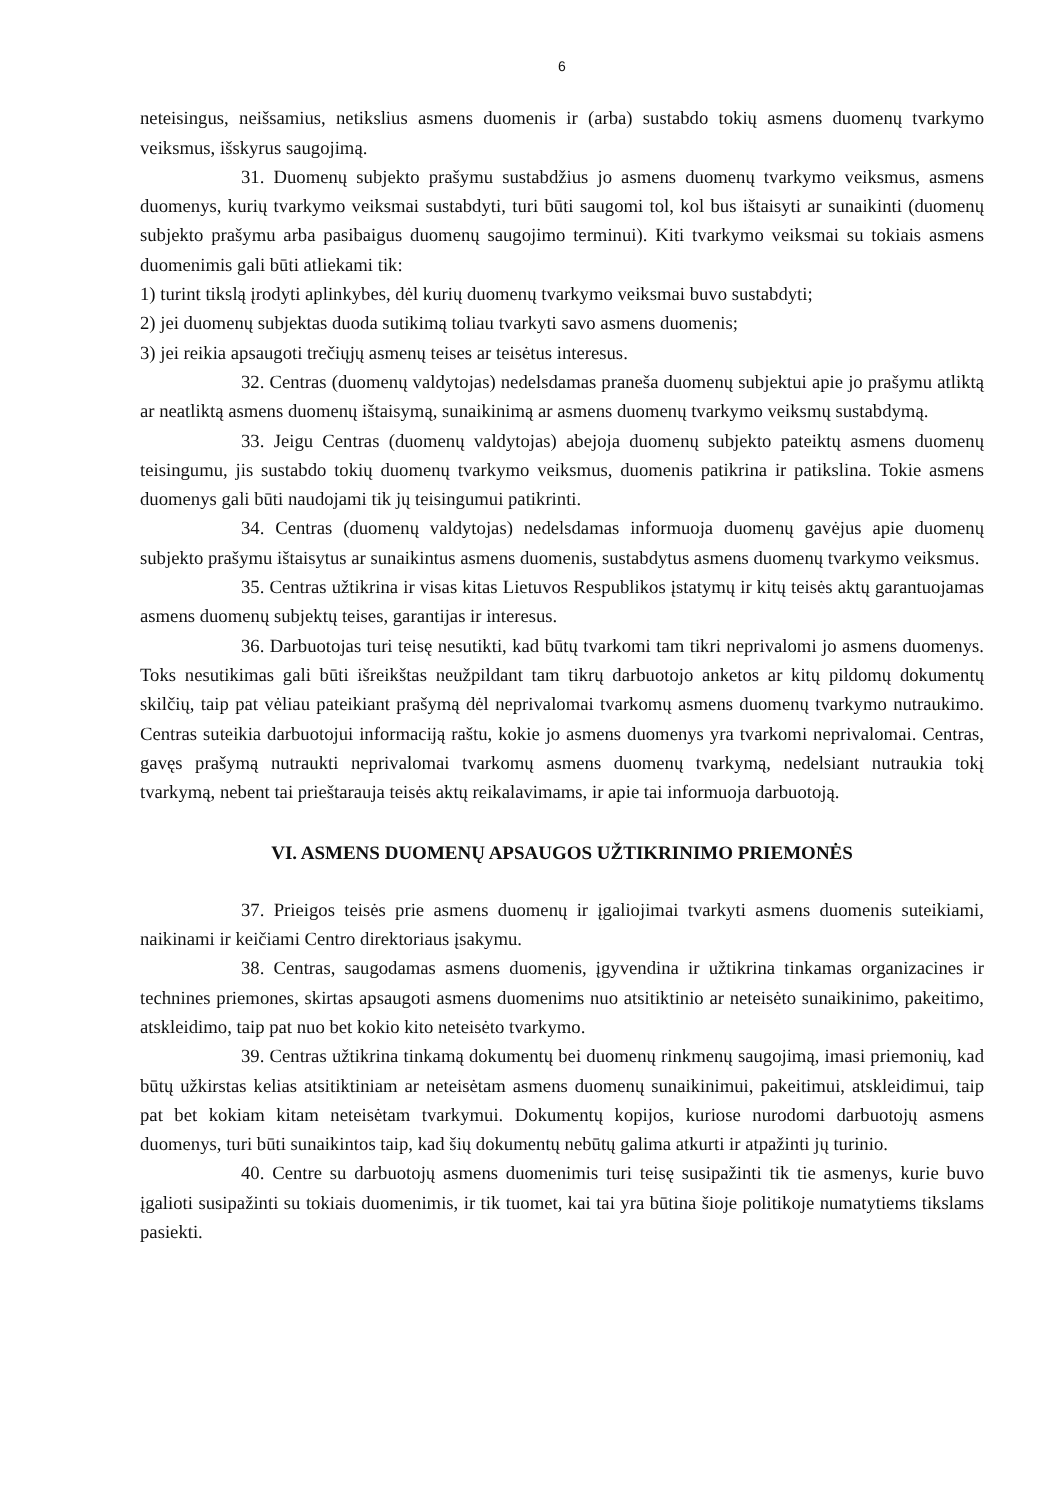6
neteisingus, neišsamius, netikslius asmens duomenis ir (arba) sustabdo tokių asmens duomenų tvarkymo veiksmus, išskyrus saugojimą.
31. Duomenų subjekto prašymu sustabdžius jo asmens duomenų tvarkymo veiksmus, asmens duomenys, kurių tvarkymo veiksmai sustabdyti, turi būti saugomi tol, kol bus ištaisyti ar sunaikinti (duomenų subjekto prašymu arba pasibaigus duomenų saugojimo terminui). Kiti tvarkymo veiksmai su tokiais asmens duomenimis gali būti atliekami tik:
1) turint tikslą įrodyti aplinkybes, dėl kurių duomenų tvarkymo veiksmai buvo sustabdyti;
2) jei duomenų subjektas duoda sutikimą toliau tvarkyti savo asmens duomenis;
3) jei reikia apsaugoti trečiųjų asmenų teises ar teisėtus interesus.
32. Centras (duomenų valdytojas) nedelsdamas praneša duomenų subjektui apie jo prašymu atliktą ar neatliktą asmens duomenų ištaisymą, sunaikinimą ar asmens duomenų tvarkymo veiksmų sustabdymą.
33. Jeigu Centras (duomenų valdytojas) abejoja duomenų subjekto pateiktų asmens duomenų teisingumu, jis sustabdo tokių duomenų tvarkymo veiksmus, duomenis patikrina ir patikslina. Tokie asmens duomenys gali būti naudojami tik jų teisingumui patikrinti.
34. Centras (duomenų valdytojas) nedelsdamas informuoja duomenų gavėjus apie duomenų subjekto prašymu ištaisytus ar sunaikintus asmens duomenis, sustabdytus asmens duomenų tvarkymo veiksmus.
35. Centras užtikrina ir visas kitas Lietuvos Respublikos įstatymų ir kitų teisės aktų garantuojamas asmens duomenų subjektų teises, garantijas ir interesus.
36. Darbuotojas turi teisę nesutikti, kad būtų tvarkomi tam tikri neprivalomi jo asmens duomenys. Toks nesutikimas gali būti išreikštas neužpildant tam tikrų darbuotojo anketos ar kitų pildomų dokumentų skilčių, taip pat vėliau pateikiant prašymą dėl neprivalomai tvarkomų asmens duomenų tvarkymo nutraukimo. Centras suteikia darbuotojui informaciją raštu, kokie jo asmens duomenys yra tvarkomi neprivalomai. Centras, gavęs prašymą nutraukti neprivalomai tvarkomų asmens duomenų tvarkymą, nedelsiant nutraukia tokį tvarkymą, nebent tai prieštarauja teisės aktų reikalavimams, ir apie tai informuoja darbuotoją.
VI. ASMENS DUOMENŲ APSAUGOS UŽTIKRINIMO PRIEMONĖS
37. Prieigos teisės prie asmens duomenų ir įgaliojimai tvarkyti asmens duomenis suteikiami, naikinami ir keičiami Centro direktoriaus įsakymu.
38. Centras, saugodamas asmens duomenis, įgyvendina ir užtikrina tinkamas organizacines ir technines priemones, skirtas apsaugoti asmens duomenims nuo atsitiktinio ar neteisėto sunaikinimo, pakeitimo, atskleidimo, taip pat nuo bet kokio kito neteisėto tvarkymo.
39. Centras užtikrina tinkamą dokumentų bei duomenų rinkmenų saugojimą, imasi priemonių, kad būtų užkirstas kelias atsitiktiniam ar neteisėtam asmens duomenų sunaikinimui, pakeitimui, atskleidimui, taip pat bet kokiam kitam neteisėtam tvarkymui. Dokumentų kopijos, kuriose nurodomi darbuotojų asmens duomenys, turi būti sunaikintos taip, kad šių dokumentų nebūtų galima atkurti ir atpažinti jų turinio.
40. Centre su darbuotojų asmens duomenimis turi teisę susipažinti tik tie asmenys, kurie buvo įgalioti susipažinti su tokiais duomenimis, ir tik tuomet, kai tai yra būtina šioje politikoje numatytiems tikslams pasiekti.